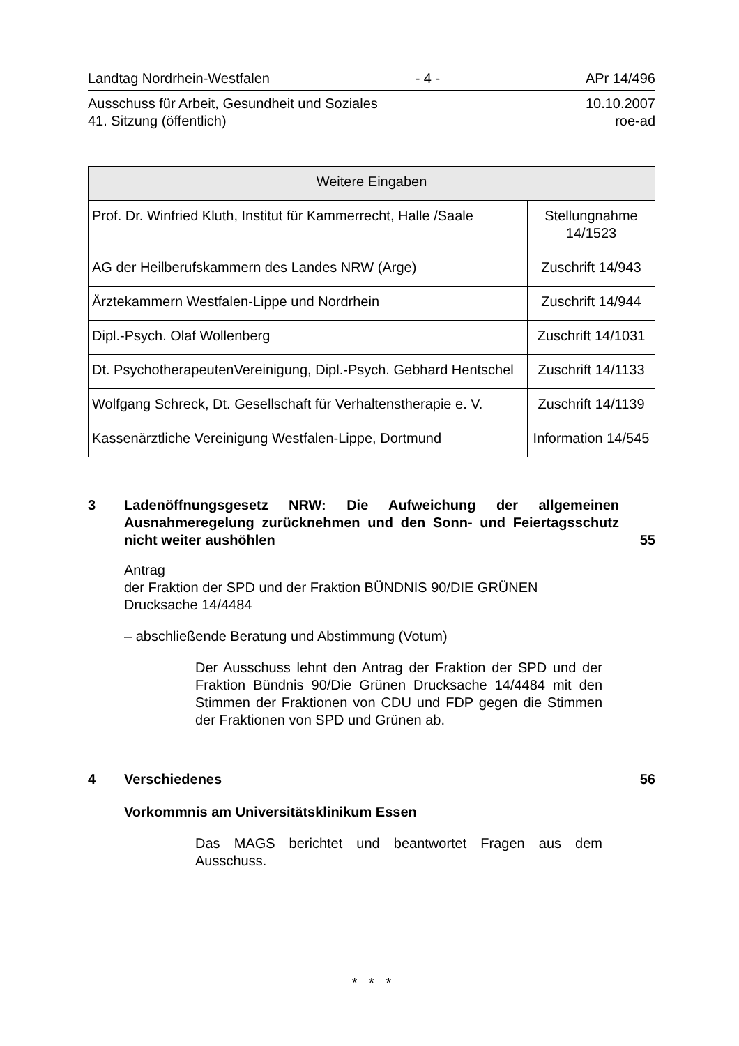Landtag Nordrhein-Westfalen - 4 - APr 14/496
Ausschuss für Arbeit, Gesundheit und Soziales
41. Sitzung (öffentlich) 10.10.2007
roe-ad
| Weitere Eingaben | |
| --- | --- |
| Prof. Dr. Winfried Kluth, Institut für Kammerrecht, Halle /Saale | Stellungnahme 14/1523 |
| AG der Heilberufskammern des Landes NRW (Arge) | Zuschrift 14/943 |
| Ärztekammern Westfalen-Lippe und Nordrhein | Zuschrift 14/944 |
| Dipl.-Psych. Olaf Wollenberg | Zuschrift 14/1031 |
| Dt. PsychotherapeutenVereinigung, Dipl.-Psych. Gebhard Hentschel | Zuschrift 14/1133 |
| Wolfgang Schreck, Dt. Gesellschaft für Verhaltenstherapie e. V. | Zuschrift 14/1139 |
| Kassenärztliche Vereinigung Westfalen-Lippe, Dortmund | Information 14/545 |
3 Ladenöffnungsgesetz NRW: Die Aufweichung der allgemeinen Ausnahmeregelung zurücknehmen und den Sonn- und Feiertagsschutz nicht weiter aushöhlen 55
Antrag
der Fraktion der SPD und der Fraktion BÜNDNIS 90/DIE GRÜNEN
Drucksache 14/4484
– abschließende Beratung und Abstimmung (Votum)
Der Ausschuss lehnt den Antrag der Fraktion der SPD und der Fraktion Bündnis 90/Die Grünen Drucksache 14/4484 mit den Stimmen der Fraktionen von CDU und FDP gegen die Stimmen der Fraktionen von SPD und Grünen ab.
4 Verschiedenes 56
Vorkommnis am Universitätsklinikum Essen
Das MAGS berichtet und beantwortet Fragen aus dem Ausschuss.
* * *